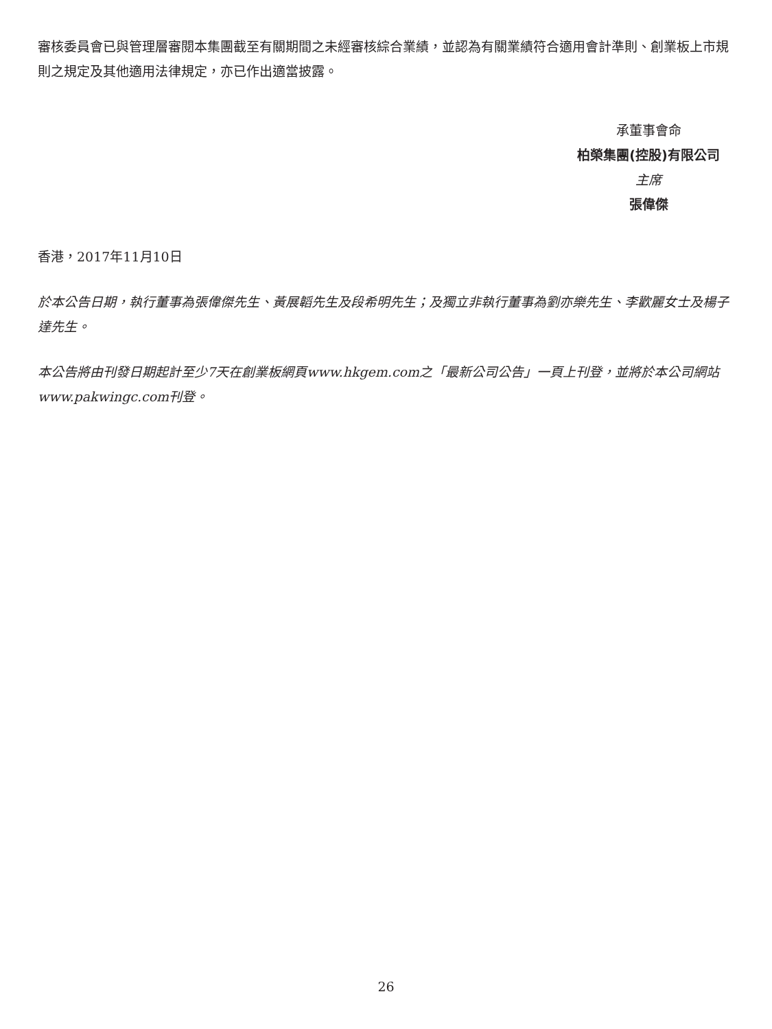審核委員會已與管理層審閱本集團截至有關期間之未經審核綜合業績，並認為有關業績符合適用會計準則、創業板上市規則之規定及其他適用法律規定，亦已作出適當披露。
承董事會命
柏榮集團(控股)有限公司
主席
張偉傑
香港，2017年11月10日
於本公告日期，執行董事為張偉傑先生、黃展韜先生及段希明先生；及獨立非執行董事為劉亦樂先生、李歡麗女士及楊子達先生。
本公告將由刊發日期起計至少7天在創業板網頁www.hkgem.com之「最新公司公告」一頁上刊登，並將於本公司網站www.pakwingc.com刊登。
26